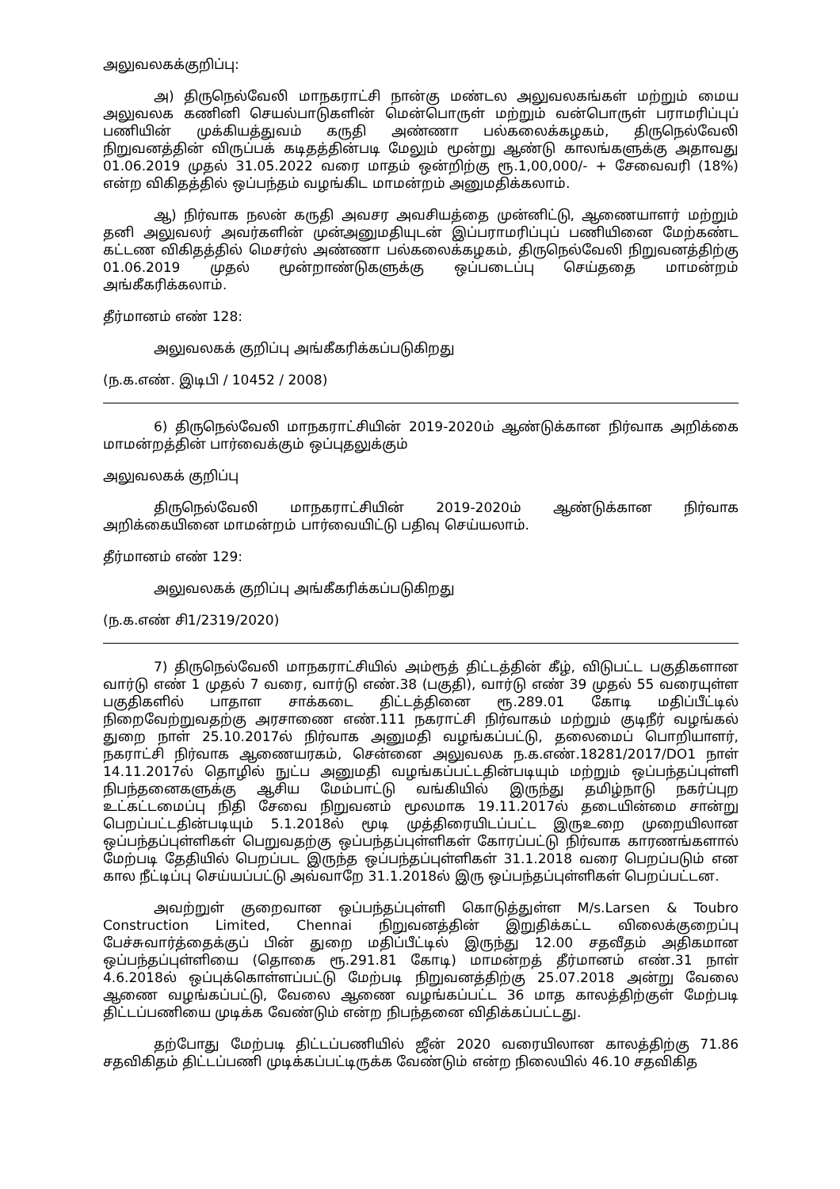அலுவலகக்குறிப்பு:
அ) திருநெல்வேலி மாநகராட்சி நான்கு மண்டல அலுவலகங்கள் மற்றும் மைய அலுவலக கணினி செயல்பாடுகளின் மென்பொருள் மற்றும் வன்பொருள் பராமரிப்புப் பணியின் முக்கியத்துவம் கருதி அண்ணா பல்கலைக்கழகம், திருநெல்வேலி நிறுவனத்தின் விருப்பக் கடிதத்தின்படி மேலும் மூன்று ஆண்டு காலங்களுக்கு அதாவது 01.06.2019 முதல் 31.05.2022 வரை மாதம் ஒன்றிற்கு ரூ.1,00,000/- + சேவைவரி (18%) என்ற விகிதத்தில் ஒப்பந்தம் வழங்கிட மாமன்றம் அனுமதிக்கலாம்.
ஆ) நிர்வாக நலன் கருதி அவசர அவசியத்தை முன்னிட்டு, ஆணையாளர் மற்றும் தனி அலுவலர் அவர்களின் முன்அனுமதியுடன் இப்பராமரிப்புப் பணியினை மேற்கண்ட கட்டண விகிதத்தில் மெசர்ஸ் அண்ணா பல்கலைக்கழகம், திருநெல்வேலி நிறுவனத்திற்கு 01.06.2019 முதல் மூன்றாண்டுகளுக்கு ஒப்படைப்பு செய்ததை மாமன்றம் அங்கீகரிக்கலாம்.
தீர்மானம் எண் 128:
அலுவலகக் குறிப்பு அங்கீகரிக்கப்படுகிறது
(ந.க.எண். இடிபி / 10452 / 2008)
6) திருநெல்வேலி மாநகராட்சியின் 2019-2020ம் ஆண்டுக்கான நிர்வாக அறிக்கை மாமன்றத்தின் பார்வைக்கும் ஒப்புதலுக்கும்
அலுவலகக் குறிப்பு
திருநெல்வேலி மாநகராட்சியின் 2019-2020ம் ஆண்டுக்கான நிர்வாக அறிக்கையினை மாமன்றம் பார்வையிட்டு பதிவு செய்யலாம்.
தீர்மானம் எண் 129:
அலுவலகக் குறிப்பு அங்கீகரிக்கப்படுகிறது
(ந.க.எண் சி1/2319/2020)
7) திருநெல்வேலி மாநகராட்சியில் அம்ரூத் திட்டத்தின் கீழ், விடுபட்ட பகுதிகளான வார்டு எண் 1 முதல் 7 வரை, வார்டு எண்.38 (பகுதி), வார்டு எண் 39 முதல் 55 வரையுள்ள பகுதிகளில் பாதாள சாக்கடை திட்டத்தினை ரூ.289.01 கோடி மதிப்பீட்டில் நிறைவேற்றுவதற்கு அரசாணை எண்.111 நகராட்சி நிர்வாகம் மற்றும் குடிநீர் வழங்கல் துறை நாள் 25.10.2017ல் நிர்வாக அனுமதி வழங்கப்பட்டு, தலைமைப் பொறியாளர், நகராட்சி நிர்வாக ஆணையரகம், சென்னை அலுவலக ந.க.எண்.18281/2017/DO1 நாள் 14.11.2017ல் தொழில் நுட்ப அனுமதி வழங்கப்பட்டதின்படியும் மற்றும் ஒப்பந்தப்புள்ளி நிபந்தனைகளுக்கு ஆசிய மேம்பாட்டு வங்கியில் இருந்து தமிழ்நாடு நகர்ப்புற உட்கட்டமைப்பு நிதி சேவை நிறுவனம் மூலமாக 19.11.2017ல் தடையின்மை சான்று பெறப்பட்டதின்படியும் 5.1.2018ல் மூடி முத்திரையிடப்பட்ட இருஉறை முறையிலான ஒப்பந்தப்புள்ளிகள் பெறுவதற்கு ஒப்பந்தப்புள்ளிகள் கோரப்பட்டு நிர்வாக காரணங்களால் மேற்படி தேதியில் பெறப்பட இருந்த ஒப்பந்தப்புள்ளிகள் 31.1.2018 வரை பெறப்படும் என கால நீட்டிப்பு செய்யப்பட்டு அவ்வாறே 31.1.2018ல் இரு ஒப்பந்தப்புள்ளிகள் பெறப்பட்டன.
அவற்றுள் குறைவான ஒப்பந்தப்புள்ளி கொடுத்துள்ள M/s.Larsen & Toubro Construction Limited, Chennai நிறுவனத்தின் இறுதிக்கட்ட விலைக்குறைப்பு பேச்சுவார்த்தைக்குப் பின் துறை மதிப்பீட்டில் இருந்து 12.00 சதவீதம் அதிகமான ஒப்பந்தப்புள்ளியை (தொகை ரூ.291.81 கோடி) மாமன்றத் தீர்மானம் எண்.31 நாள் 4.6.2018ல் ஒப்புக்கொள்ளப்பட்டு மேற்படி நிறுவனத்திற்கு 25.07.2018 அன்று வேலை ஆணை வழங்கப்பட்டு, வேலை ஆணை வழங்கப்பட்ட 36 மாத காலத்திற்குள் மேற்படி திட்டப்பணியை முடிக்க வேண்டும் என்ற நிபந்தனை விதிக்கப்பட்டது.
தற்போது மேற்படி திட்டப்பணியில் ஜீன் 2020 வரையிலான காலத்திற்கு 71.86 சதவிகிதம் திட்டப்பணி முடிக்கப்பட்டிருக்க வேண்டும் என்ற நிலையில் 46.10 சதவிகித